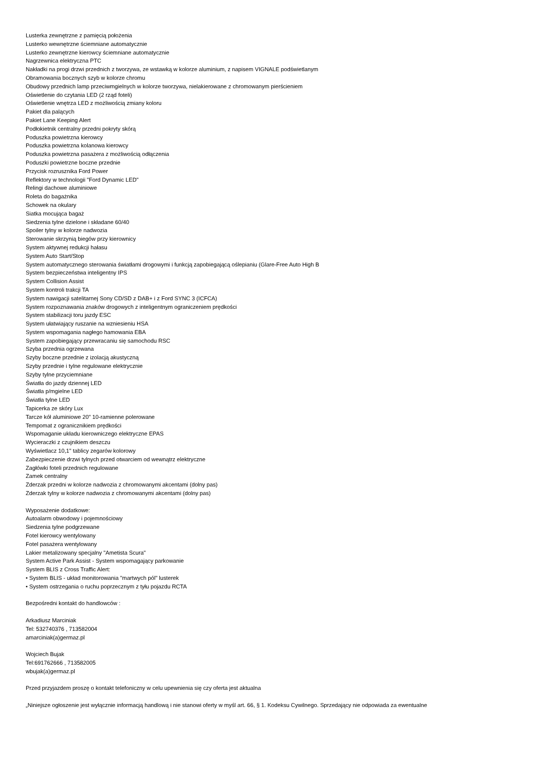Lusterka zewnętrzne z pamięcią położenia
Lusterko wewnętrzne ściemniane automatycznie
Lusterko zewnętrzne kierowcy ściemniane automatycznie
Nagrzewnica elektryczna PTC
Nakładki na progi drzwi przednich z tworzywa, ze wstawką w kolorze aluminium, z napisem VIGNALE podświetlanym
Obramowania bocznych szyb w kolorze chromu
Obudowy przednich lamp przeciwmgielnych w kolorze tworzywa, nielakierowane z chromowanym pierścieniem
Oświetlenie do czytania LED (2 rząd foteli)
Oświetlenie wnętrza LED z możliwością zmiany koloru
Pakiet dla palących
Pakiet Lane Keeping Alert
Podłokietnik centralny przedni pokryty skórą
Poduszka powietrzna kierowcy
Poduszka powietrzna kolanowa kierowcy
Poduszka powietrzna pasażera z możliwością odłączenia
Poduszki powietrzne boczne przednie
Przycisk rozrusznika Ford Power
Reflektory w technologii "Ford Dynamic LED"
Relingi dachowe aluminiowe
Roleta do bagażnika
Schowek na okulary
Siatka mocująca bagaż
Siedzenia tylne dzielone i składane 60/40
Spoiler tylny w kolorze nadwozia
Sterowanie skrzynią biegów przy kierownicy
System aktywnej redukcji hałasu
System Auto Start/Stop
System automatycznego sterowania światłami drogowymi i funkcją zapobiegającą oślepianiu (Glare-Free Auto High B
System bezpieczeństwa inteligentny IPS
System Collision Assist
System kontroli trakcji TA
System nawigacji satelitarnej Sony CD/SD z DAB+ i z Ford SYNC 3 (ICFCA)
System rozpoznawania znaków drogowych z inteligentnym ograniczeniem prędkości
System stabilizacji toru jazdy ESC
System ułatwiający ruszanie na wzniesieniu HSA
System wspomagania nagłego hamowania EBA
System zapobiegający przewracaniu się samochodu RSC
Szyba przednia ogrzewana
Szyby boczne przednie z izolacją akustyczną
Szyby przednie i tylne regulowane elektrycznie
Szyby tylne przyciemniane
Światła do jazdy dziennej LED
Światła p/mgielne LED
Światła tylne LED
Tapicerka ze skóry Lux
Tarcze kół aluminiowe 20" 10-ramienne polerowane
Tempomat z ogranicznikiem prędkości
Wspomaganie układu kierowniczego elektryczne EPAS
Wycieraczki z czujnikiem deszczu
Wyświetlacz 10,1" tablicy zegarów kolorowy
Zabezpieczenie drzwi tylnych przed otwarciem od wewnątrz elektryczne
Zagłówki foteli przednich regulowane
Zamek centralny
Zderzak przedni w kolorze nadwozia z chromowanymi akcentami (dolny pas)
Zderzak tylny w kolorze nadwozia z chromowanymi akcentami (dolny pas)
Wyposażenie dodatkowe:
Autoalarm obwodowy i pojemnościowy
Siedzenia tylne podgrzewane
Fotel kierowcy wentylowany
Fotel pasażera wentylowany
Lakier metalizowany specjalny "Ametista Scura"
System Active Park Assist - System wspomagający parkowanie
System BLIS z Cross Traffic Alert:
• System BLIS - układ monitorowania "martwych pól" lusterek
• System ostrzegania o ruchu poprzecznym z tyłu pojazdu RCTA
Bezpośredni kontakt do handlowców :
Arkadiusz Marciniak
Tel: 532740376 , 713582004
amarciniak(a)germaz.pl
Wojciech Bujak
Tel:691762666 , 713582005
wbujak(a)germaz.pl
Przed przyjazdem proszę o kontakt telefoniczny w celu upewnienia się czy oferta jest aktualna
„Niniejsze ogłoszenie jest wyłącznie informacją handlową i nie stanowi oferty w myśl art. 66, § 1. Kodeksu Cywilnego. Sprzedający nie odpowiada za ewentualne